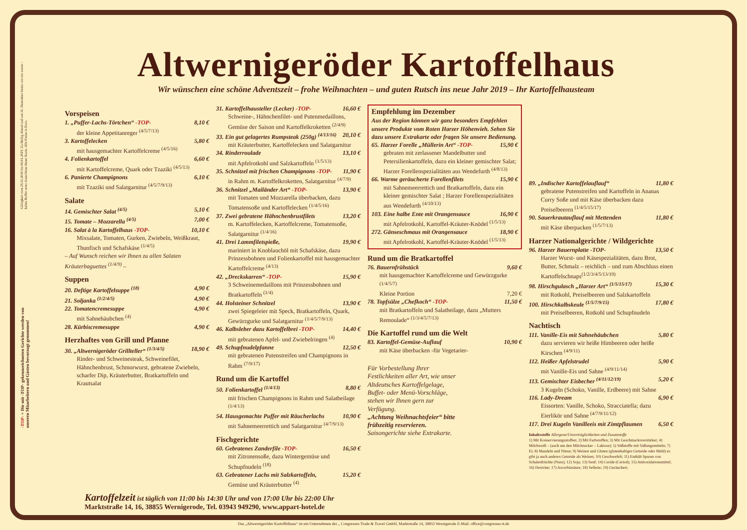Gültigkeit vom 29.11.2018 bis 06.01.2019. Zu Heilig Abend und am 31. Dezember bieten wir ein warm – kaltes Buffet unter Ausschluss dieser Karte. Alle Preise in Euro.
-TOP- = Die mit -TOP- gekennzeichneten Gerichte werden von unseren Mitarbeitern und Gästen bevorzugt genommen!
Altwernigeröder Kartoffelhaus
Wir wünschen eine schöne Adventszeit – frohe Weihnachten – und guten Rutsch ins neue Jahr 2019 – Ihr Kartoffelhausteam
Vorspeisen
1. „Puffer-Lachs-Törtchen“ -TOP- 8,10 €
der kleine Appetitanreger <sup>(4/5/7/13)</sup>
3. Kartoffelecken 5,80 €
mit hausgemachter Kartoffelcreme <sup>(4/5/16)</sup>
4. Folienkartoffel 6,60 €
mit Kartoffelcreme, Quark oder Tzaziki <sup>(4/5/13)</sup>
6. Panierte Champignons 6,10 €
mit Tzaziki und Salatgarnitur <sup>(4/5/7/9/13)</sup>
Salate
14. Gemischter Salat <sup>(4/5)</sup> 5,10 €
15. Tomate – Mozzarella <sup>(4/5)</sup> 7,00 €
16. Salat à la Kartoffelhaus -TOP- 10,10 €
Mixsalate, Tomaten, Gurken, Zwiebeln, Weißkraut, Thunfisch und Schafskäse <sup>(1/4/5)</sup>
– Auf Wunsch reichen wir Ihnen zu allen Salaten Kräuterbaguettes <sup>(1/4/9)</sup> –
Suppen
20. Deftige Kartoffelsuppe <sup>(18)</sup> 4,90 €
21. Soljanka <sup>(1/2/4/5)</sup> 4,90 €
22. Tomatencremesuppe 4,90 €
mit Sahnehäubchen <sup>(4)</sup>
28. Kürbiscremesuppe 4,90 €
Herzhaftes von Grill und Pfanne
30. „Altwernigeröder Grillteller“ <sup>(1/3/4/5)</sup> 18,90 €
Rinder- und Schweinesteak, Schweinefilet, Hähnchenbrust, Schmorwurst, gebratene Zwiebeln, scharfer Dip, Kräuterbutter, Bratkartoffeln und Krautsalat
31. Kartoffelhausteller (Lecker) -TOP- 16,60 €
Schweine-, Hähnchenfilet- und Putenmedaillons, Gemüse der Saison und Kartoffelkroketten <sup>(2/4/9)</sup>
33. Ein gut gelagertes Rumpsteak (250g) <sup>(4/13/16)</sup> 20,10 €
mit Kräuterbutter, Kartoffelecken und Salatgarnitur
34. Rinderroulade 13,10 €
mit Apfelrotkohl und Salzkartoffeln <sup>(1/5/13)</sup>
35. Schnitzel mit frischen Champignons -TOP- 11,90 €
in Rahm m. Kartoffelkroketten, Salatgarnitur <sup>(4/7/9)</sup>
36. Schnitzel „Mailänder Art“ -TOP- 13,90 €
mit Tomaten und Mozzarella überbacken, dazu Tomatensoße und Kartoffelecken <sup>(1/4/5/16)</sup>
37. Zwei gebratene Hähnchenbrustfilets 13,20 €
m. Kartoffelecken, Kartoffelcreme, Tomatensoße, Salatgarnitur <sup>(1/4/16)</sup>
41. Drei Lammfiletspieße, 19,90 €
mariniert in Knoblauchöl mit Schafskäse, dazu Prinzessbohnen und Folienkartoffel mit hausgemachter Kartoffelcreme <sup>(4/13)</sup>
42. „Dreckskarren“ -TOP- 15,90 €
3 Schweinemedaillons mit Prinzessbohnen und Bratkartoffeln <sup>(1/4)</sup>
44. Holsteiner Schnitzel 13,90 €
zwei Spiegeleier mit Speck, Bratkartoffeln, Quark, Gewürzgurke und Salatgarnitur <sup>(1/4/5/7/9/13)</sup>
46. Kalbsleber dazu Kartoffelbrei -TOP- 14,40 €
mit gebratenen Apfel- und Zwiebelringen <sup>(4)</sup>
49. Schupfnudelpfanne 12,50 €
mit gebratenen Putenstreifen und Champignons in Rahm <sup>(7/9/17)</sup>
Rund um die Kartoffel
50. Folienkartoffel <sup>(1/4/13)</sup> 8,80 €
mit frischen Champignons in Rahm und Salatbeilage <sup>(1/4/13)</sup>
54. Hausgemachte Puffer mit Räucherlachs 10,90 €
mit Sahnemeerrettich und Salatgarnitur <sup>(4/7/9/13)</sup>
Fischgerichte
60. Gebratenes Zanderfile -TOP- 16,50 €
mit Zitronensoße, dazu Wintergemüse und Schupfnudeln <sup>(18)</sup>
63. Gebratener Lachs mit Salzkartoffeln, 15,20 €
Gemüse und Kräuterbutter <sup>(4)</sup>
Empfehlung im Dezember
Aus der Region können wir ganz besonders Empfehlen unsere Produkte vom Roten Harzer Höhenvieh. Sehen Sie dazu unsere Extrakarte oder fragen Sie unsere Bedienung.
65. Harzer Forelle „Müllerin Art“ -TOP- 15,90 €
gebraten mit zerlassener Mandelbutter und Petersilienkartoffeln, dazu ein kleiner gemischter Salat; Harzer Forellenspezialitäten aus Wendefurth <sup>(4/8/13)</sup>
66. Warme geräucherte Forellenfilets 15,90 €
mit Sahnemeerrettich und Bratkartoffeln, dazu ein kleiner gemischter Salat ; Harzer Forellenspezialitäten aus Wendefurth <sup>(4/10/13)</sup>
103. Eine halbe Ente mit Orangensauce 16,90 €
mit Apfelrotkohl, Kartoffel-Kräuter-Knödel <sup>(1/5/13)</sup>
272. Gänseschmaus mit Orangensauce 18,90 €
mit Apfelrotkohl, Kartoffel-Kräuter-Knödel <sup>(1/5/13)</sup>
Rund um die Bratkartoffel
76. Bauernfrühstück 9,60 €
mit hausgemachter Kartoffelcreme und Gewürzgurke <sup>(1/4/5/7)</sup>
Kleine Portion 7,20 €
78. Topfsülze „Chefkoch“ -TOP- 11,50 €
mit Bratkartoffeln und Salatbeilage, dazu „Mutters Remoulade“ <sup>(1/3/4/5/7/13)</sup>
Die Kartoffel rund um die Welt
83. Kartoffel-Gemüse-Auflauf 10,90 €
mit Käse überbacken -für Vegetarier-
Für Vorbestellung Ihrer Festlichkeiten aller Art, wie unser Altdeutsches Kartoffelgelage, Buffet- oder Menü-Vorschläge, stehen wir Ihnen gern zur Verfügung.
„Achtung Weihnachtsfeier“ bitte frühzeitig reservieren.
Saisongerichte siehe Extrakarte.
89. „Indischer Kartoffelauflauf“11,80 €
gebratene Putenstreifen und Kartoffeln in Ananas Curry Soße und mit Käse überbacken dazu Preiselbeeren <sup>(1/4/5/15/17)</sup>
90. Sauerkrautauflauf mit Mettenden 11,80 €
mit Käse überpacken <sup>(1/5/7/13)</sup>
Harzer Nationalgerichte / Wildgerichte
96. Harzer Bauernplatte -TOP- 13,50 €
Harzer Wurst- und Käsespezialitäten, dazu Brot, Butter, Schmalz – reichlich – und zum Abschluss einen Kartoffelschnaps<sup>(1/2/3/4/5/13/19)</sup>
98. Hirschgulasch „Harzer Art“ <sup>(1/5/15/17)</sup> 15,30 €
mit Rotkohl, Preiselbeeren und Salzkartoffeln
100. Hirschkalbskeule <sup>(1/5/7/9/15)</sup> 17,80 €
mit Preiselbeeren, Rotkohl und Schupfnudeln
Nachtisch
111. Vanille-Eis mit Sahnehäubchen 5,80 €
dazu servieren wir heiße Himbeeren oder heiße Kirschen <sup>(4/9/11)</sup>
112. Heißer Apfelstrudel 5,90 €
mit Vanille-Eis und Sahne <sup>(4/9/11/14)</sup>
113. Gemischter Eisbecher <sup>(4/11/12/19)</sup> 5,20 €
3 Kugeln (Schoko, Vanille, Erdbeere) mit Sahne
116. Lady-Dream 6,90 €
Eissorten: Vanille, Schoko, Stracciatella; dazu Eierlikör und Sahne <sup>(4/7/9/11/12)</sup>
117. Drei Kugeln Vanilleeis mit Zimtpflaumen 6,50 €
Inhaltsstoffe Allergene/Unverträglichkeiten und Zusatzstoffe
1) Mit Konservierungsstoffen; 2) Mit Farbstoffen; 3) Mit Geschmacksverstärker; 4) Milchweiß – (auch um den Milchzucker – Laktose); 5) Süßstoffe mit Süßungsmitteln; 7) Ei; 8) Mandeln und Nüsse; 9) Weizen und Gluten (glutenhaltiges Getreide oder Mehl) es gibt ja auch anderes Getreide als Weizen; 10) Geschwefelt; 11) Enthält Spuren von Schalenfrüchte (Nuss); 12) Soja; 13) Senf; 14) Ceride (Ceriod); 15) Antioxidationsmittel; 16) Dextrine; 17) Ascorbinsäure; 18) Sellerie; 19) Geräuchert;
Kartoffelzeit ist täglich von 11:00 bis 14:30 Uhr und von 17:00 Uhr bis 22:00 Uhr
Marktstraße 14, 16, 38855 Wernigerode, Tel. 03943 949290, www.appart-hotel.de
Das „Altwernigeröder Kartoffelhaus“ ist ein Unternehmen der „ Congresses-Trade & Travel GmbH, Marktstraße 14, 38855 Wernigerode E-Mail: office@congresses-tt.de